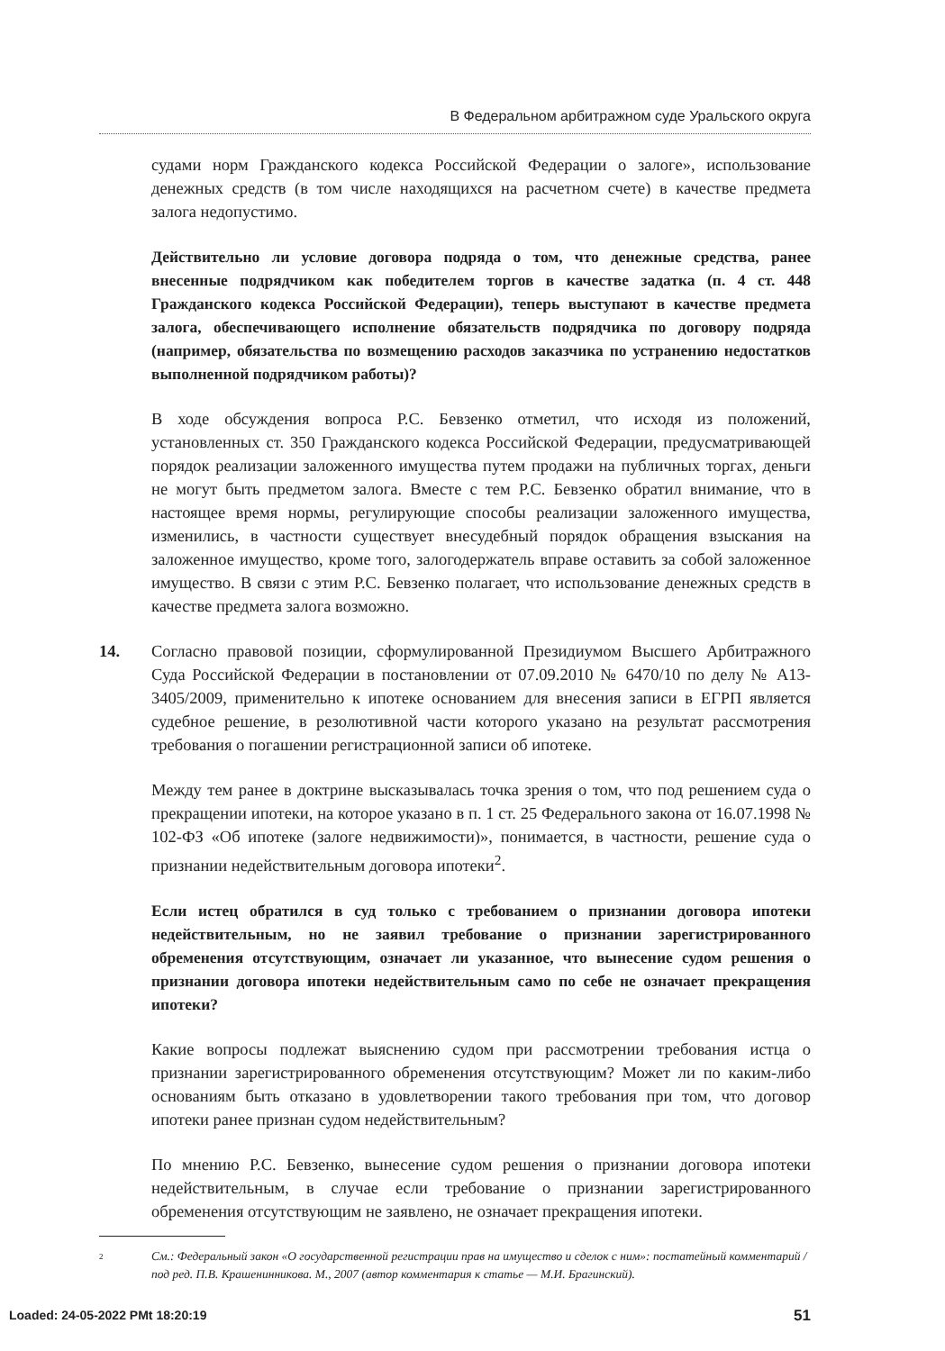В Федеральном арбитражном суде Уральского округа
судами норм Гражданского кодекса Российской Федерации о залоге», использование денежных средств (в том числе находящихся на расчетном счете) в качестве предмета залога недопустимо.
Действительно ли условие договора подряда о том, что денежные средства, ранее внесенные подрядчиком как победителем торгов в качестве задатка (п. 4 ст. 448 Гражданского кодекса Российской Федерации), теперь выступают в качестве предмета залога, обеспечивающего исполнение обязательств подрядчика по договору подряда (например, обязательства по возмещению расходов заказчика по устранению недостатков выполненной подрядчиком работы)?
В ходе обсуждения вопроса Р.С. Бевзенко отметил, что исходя из положений, установленных ст. 350 Гражданского кодекса Российской Федерации, предусматривающей порядок реализации заложенного имущества путем продажи на публичных торгах, деньги не могут быть предметом залога. Вместе с тем Р.С. Бевзенко обратил внимание, что в настоящее время нормы, регулирующие способы реализации заложенного имущества, изменились, в частности существует внесудебный порядок обращения взыскания на заложенное имущество, кроме того, залогодержатель вправе оставить за собой заложенное имущество. В связи с этим Р.С. Бевзенко полагает, что использование денежных средств в качестве предмета залога возможно.
14. Согласно правовой позиции, сформулированной Президиумом Высшего Арбитражного Суда Российской Федерации в постановлении от 07.09.2010 № 6470/10 по делу № А13-3405/2009, применительно к ипотеке основанием для внесения записи в ЕГРП является судебное решение, в резолютивной части которого указано на результат рассмотрения требования о погашении регистрационной записи об ипотеке.
Между тем ранее в доктрине высказывалась точка зрения о том, что под решением суда о прекращении ипотеки, на которое указано в п. 1 ст. 25 Федерального закона от 16.07.1998 № 102-ФЗ «Об ипотеке (залоге недвижимости)», понимается, в частности, решение суда о признании недействительным договора ипотеки<sup>2</sup>.
Если истец обратился в суд только с требованием о признании договора ипотеки недействительным, но не заявил требование о признании зарегистрированного обременения отсутствующим, означает ли указанное, что вынесение судом решения о признании договора ипотеки недействительным само по себе не означает прекращения ипотеки?
Какие вопросы подлежат выяснению судом при рассмотрении требования истца о признании зарегистрированного обременения отсутствующим? Может ли по каким-либо основаниям быть отказано в удовлетворении такого требования при том, что договор ипотеки ранее признан судом недействительным?
По мнению Р.С. Бевзенко, вынесение судом решения о признании договора ипотеки недействительным, в случае если требование о признании зарегистрированного обременения отсутствующим не заявлено, не означает прекращения ипотеки.
2
См.: Федеральный закон «О государственной регистрации прав на имущество и сделок с ним»: постатейный комментарий / под ред. П.В. Крашенинникова. М., 2007 (автор комментария к статье — М.И. Брагинский).
51
Loaded: 24-05-2022 PMt 18:20:19